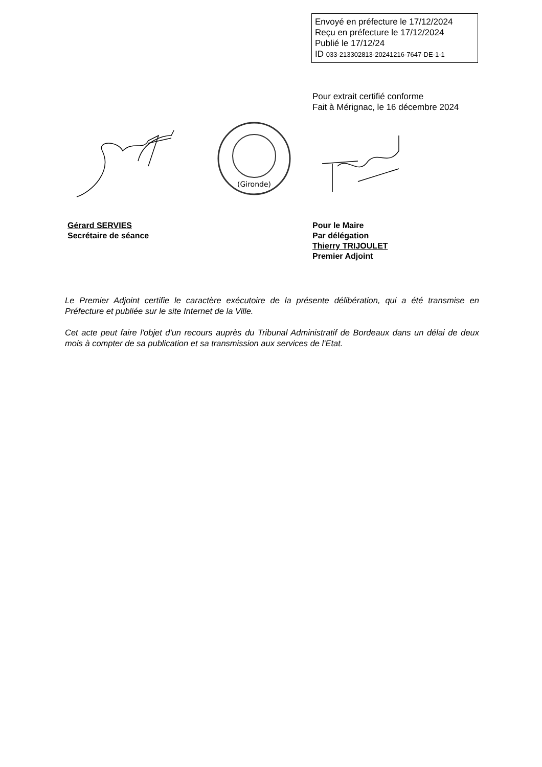Envoyé en préfecture le 17/12/2024
Reçu en préfecture le 17/12/2024
Publié le 17/12/24
ID 033-213302813-20241216-7647-DE-1-1
Pour extrait certifié conforme
Fait à Mérignac, le 16 décembre 2024
(Gironde)
Gérard SERVIES
Secrétaire de séance
Pour le Maire
Par délégation
Thierry TRIJOULET
Premier Adjoint
Le Premier Adjoint certifie le caractère exécutoire de la présente délibération, qui a été transmise en Préfecture et publiée sur le site Internet de la Ville.
Cet acte peut faire l'objet d'un recours auprès du Tribunal Administratif de Bordeaux dans un délai de deux mois à compter de sa publication et sa transmission aux services de l'Etat.